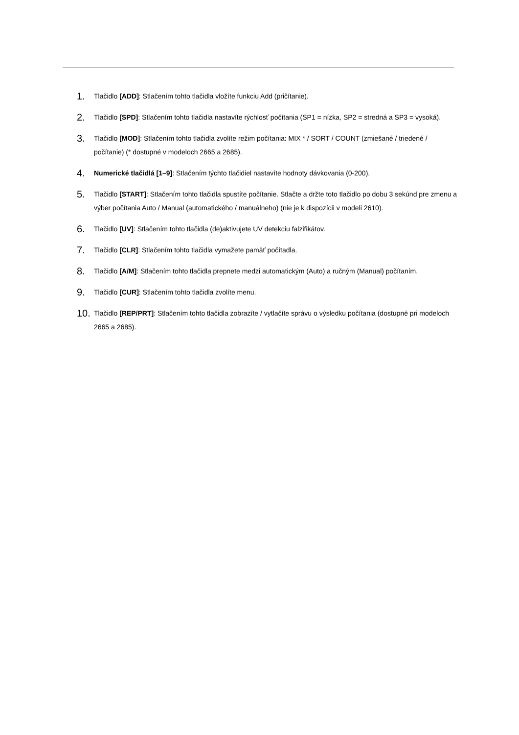1. Tlačidlo [ADD]: Stlačením tohto tlačidla vložíte funkciu Add (pričítanie).
2. Tlačidlo [SPD]: Stlačením tohto tlačidla nastavíte rýchlosť počítania (SP1 = nízka, SP2 = stredná a SP3 = vysoká).
3. Tlačidlo [MOD]: Stlačením tohto tlačidla zvolíte režim počítania: MIX * / SORT / COUNT (zmiešané / triedené / počítanie) (* dostupné v modeloch 2665 a 2685).
4. Numerické tlačidlá [1–9]: Stlačením týchto tlačidiel nastavíte hodnoty dávkovania (0-200).
5. Tlačidlo [START]: Stlačením tohto tlačidla spustíte počítanie. Stlačte a držte toto tlačidlo po dobu 3 sekúnd pre zmenu a výber počítania Auto / Manual (automatického / manuálneho) (nie je k dispozícii v modeli 2610).
6. Tlačidlo [UV]: Stlačením tohto tlačidla (de)aktivujete UV detekciu falzifikátov.
7. Tlačidlo [CLR]: Stlačením tohto tlačidla vymažete pamäť počítadla.
8. Tlačidlo [A/M]: Stlačením tohto tlačidla prepnete medzi automatickým (Auto) a ručným (Manual) počítaním.
9. Tlačidlo [CUR]: Stlačením tohto tlačidla zvolíte menu.
10. Tlačidlo [REP/PRT]: Stlačením tohto tlačidla zobrazíte / vytlačíte správu o výsledku počítania (dostupné pri modeloch 2665 a 2685).